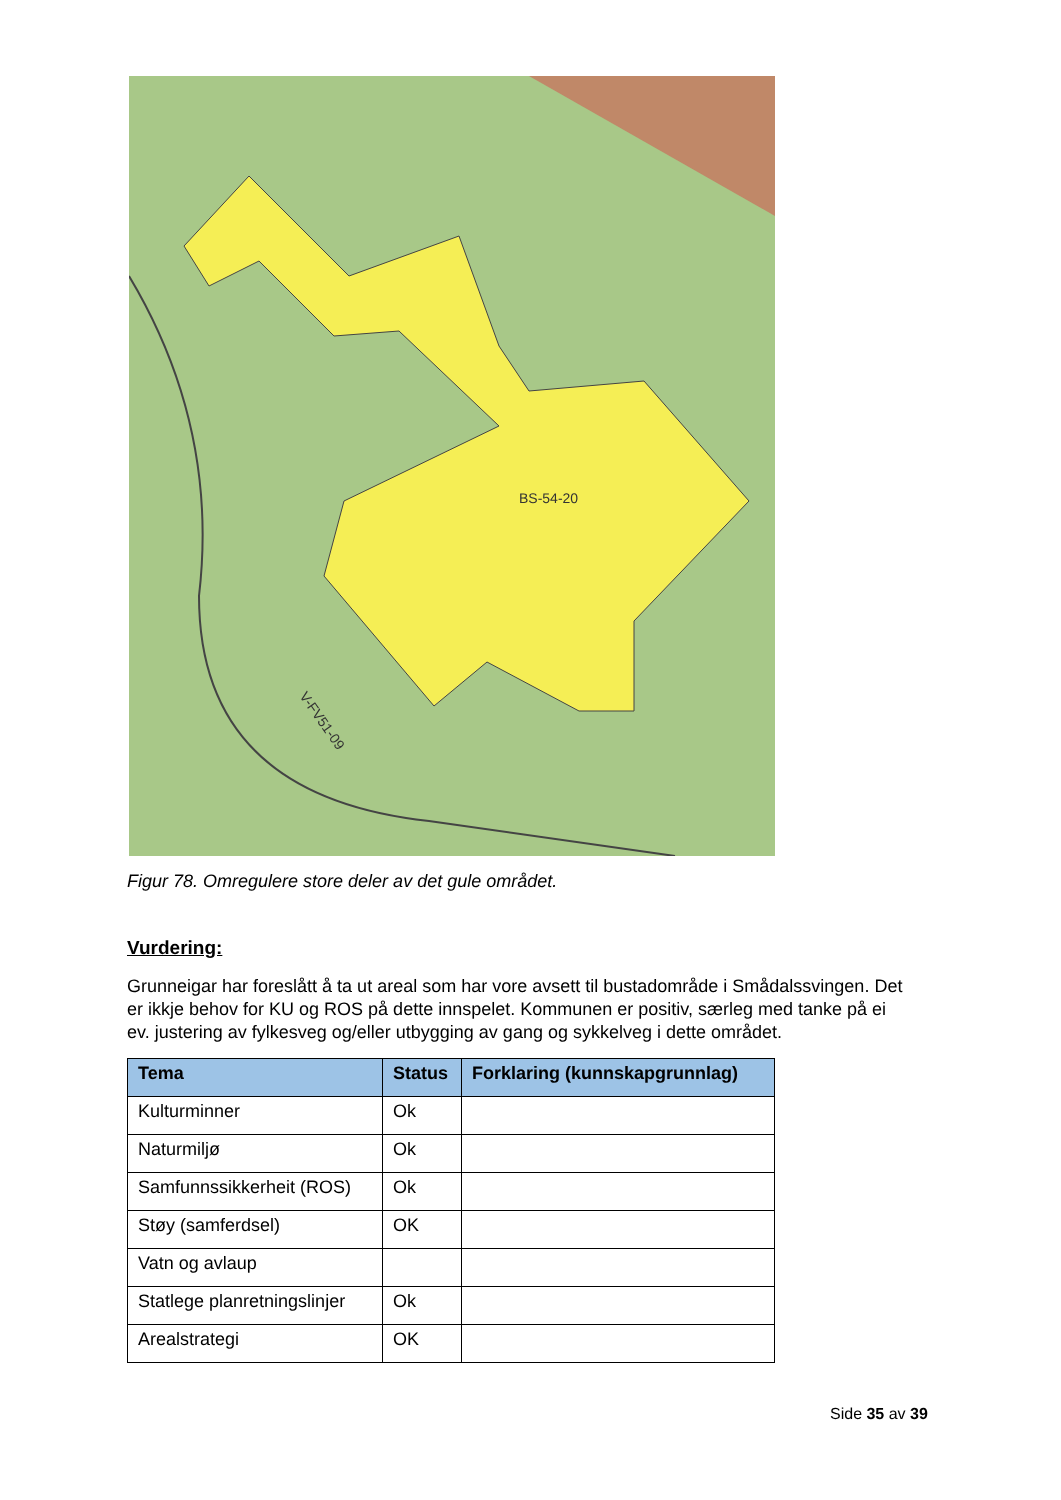BS-54-20
V-FV51-09
Figur 78. Omregulere store deler av det gule området.
Vurdering:
Grunneigar har foreslått å ta ut areal som har vore avsett til bustadområde i Smådalssvingen. Det er ikkje behov for KU og ROS på dette innspelet. Kommunen er positiv, særleg med tanke på ei ev. justering av fylkesveg og/eller utbygging av gang og sykkelveg i dette området.
| Tema | Status | Forklaring (kunnskapgrunnlag) |
| --- | --- | --- |
| Kulturminner | Ok | |
| Naturmiljø | Ok | |
| Samfunnssikkerheit (ROS) | Ok | |
| Støy (samferdsel) | OK | |
| Vatn og avlaup | | |
| Statlege planretningslinjer | Ok | |
| Arealstrategi | OK | |
Side 35 av 39